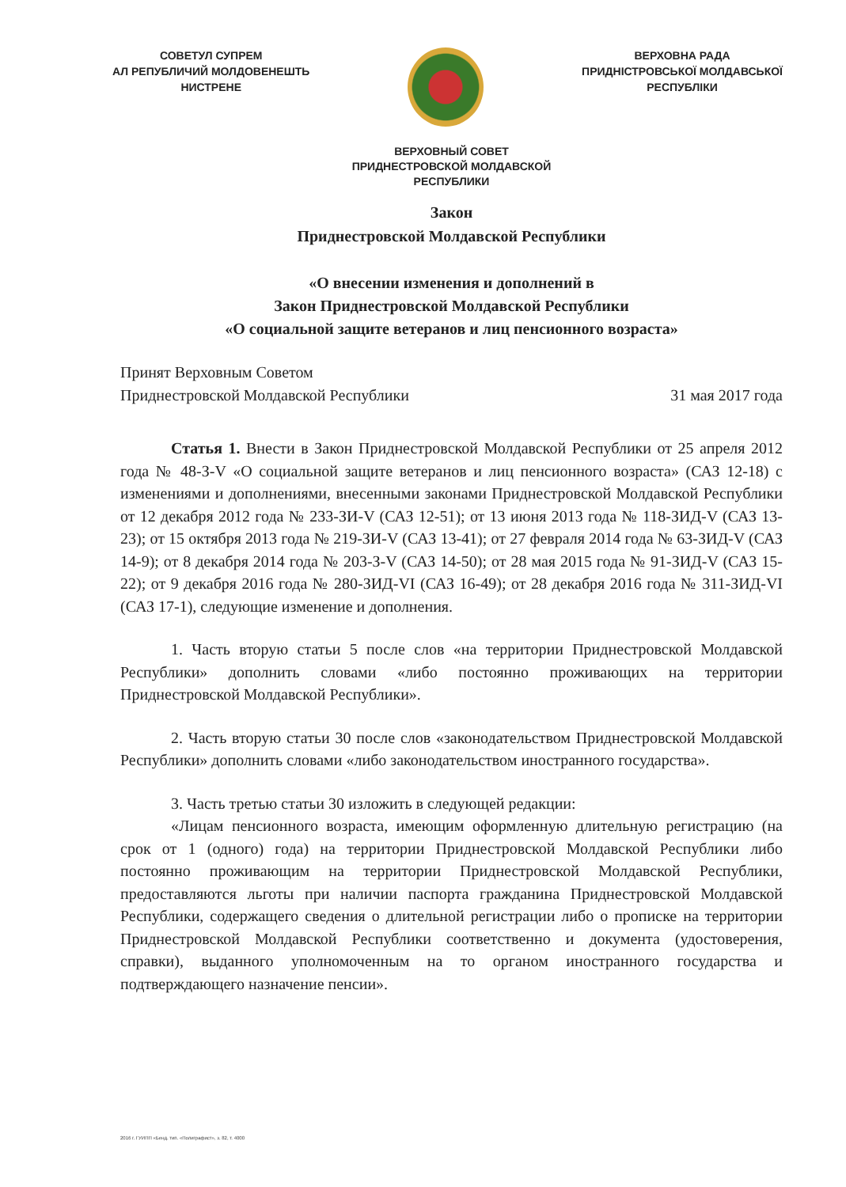СОВЕТУЛ СУПРЕМ
АЛ РЕПУБЛИЧИЙ МОЛДОВЕНЕШТЬ
НИСТРЕНЕ
ВЕРХОВНА РАДА
ПРИДНІСТРОВСЬКОЇ МОЛДАВСЬКОЇ
РЕСПУБЛІКИ
ВЕРХОВНЫЙ СОВЕТ
ПРИДНЕСТРОВСКОЙ МОЛДАВСКОЙ
РЕСПУБЛИКИ
Закон
Приднестровской Молдавской Республики
«О внесении изменения и дополнений в
Закон Приднестровской Молдавской Республики
«О социальной защите ветеранов и лиц пенсионного возраста»
Принят Верховным Советом
Приднестровской Молдавской Республики
31 мая 2017 года
Статья 1. Внести в Закон Приднестровской Молдавской Республики от 25 апреля 2012 года № 48-З-V «О социальной защите ветеранов и лиц пенсионного возраста» (САЗ 12-18) с изменениями и дополнениями, внесенными законами Приднестровской Молдавской Республики от 12 декабря 2012 года № 233-ЗИ-V (САЗ 12-51); от 13 июня 2013 года № 118-ЗИД-V (САЗ 13-23); от 15 октября 2013 года № 219-ЗИ-V (САЗ 13-41); от 27 февраля 2014 года № 63-ЗИД-V (САЗ 14-9); от 8 декабря 2014 года № 203-З-V (САЗ 14-50); от 28 мая 2015 года № 91-ЗИД-V (САЗ 15-22); от 9 декабря 2016 года № 280-ЗИД-VI (САЗ 16-49); от 28 декабря 2016 года № 311-ЗИД-VI (САЗ 17-1), следующие изменение и дополнения.
1. Часть вторую статьи 5 после слов «на территории Приднестровской Молдавской Республики» дополнить словами «либо постоянно проживающих на территории Приднестровской Молдавской Республики».
2. Часть вторую статьи 30 после слов «законодательством Приднестровской Молдавской Республики» дополнить словами «либо законодательством иностранного государства».
3. Часть третью статьи 30 изложить в следующей редакции:
«Лицам пенсионного возраста, имеющим оформленную длительную регистрацию (на срок от 1 (одного) года) на территории Приднестровской Молдавской Республики либо постоянно проживающим на территории Приднестровской Молдавской Республики, предоставляются льготы при наличии паспорта гражданина Приднестровской Молдавской Республики, содержащего сведения о длительной регистрации либо о прописке на территории Приднестровской Молдавской Республики соответственно и документа (удостоверения, справки), выданного уполномоченным на то органом иностранного государства и подтверждающего назначение пенсии».
2016 г. ГУИПП «Бенд. тип. «Полиграфист», з. 82, т. 4000